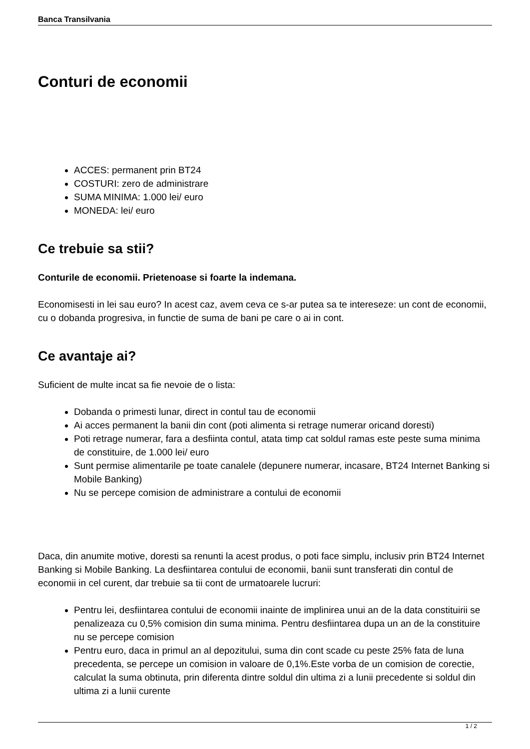Banca Transilvania
Conturi de economii
ACCES: permanent prin BT24
COSTURI: zero de administrare
SUMA MINIMA: 1.000 lei/ euro
MONEDA: lei/ euro
Ce trebuie sa stii?
Conturile de economii. Prietenoase si foarte la indemana.
Economisesti in lei sau euro? In acest caz, avem ceva ce s-ar putea sa te intereseze: un cont de economii, cu o dobanda progresiva, in functie de suma de bani pe care o ai in cont.
Ce avantaje ai?
Suficient de multe incat sa fie nevoie de o lista:
Dobanda o primesti lunar, direct in contul tau de economii
Ai acces permanent la banii din cont (poti alimenta si retrage numerar oricand doresti)
Poti retrage numerar, fara a desfiinta contul, atata timp cat soldul ramas este peste suma minima de constituire, de 1.000 lei/ euro
Sunt permise alimentarile pe toate canalele (depunere numerar, incasare, BT24 Internet Banking si Mobile Banking)
Nu se percepe comision de administrare a contului de economii
Daca, din anumite motive, doresti sa renunti la acest produs, o poti face simplu, inclusiv prin BT24 Internet Banking si Mobile Banking. La desfiintarea contului de economii, banii sunt transferati din contul de economii in cel curent, dar trebuie sa tii cont de urmatoarele lucruri:
Pentru lei, desfiintarea contului de economii inainte de implinirea unui an de la data constituirii se penalizeaza cu 0,5% comision din suma minima. Pentru desfiintarea dupa un an de la constituire nu se percepe comision
Pentru euro, daca in primul an al depozitului, suma din cont scade cu peste 25% fata de luna precedenta, se percepe un comision in valoare de 0,1%.Este vorba de un comision de corectie, calculat la suma obtinuta, prin diferenta dintre soldul din ultima zi a lunii precedente si soldul din ultima zi a lunii curente
1 / 2